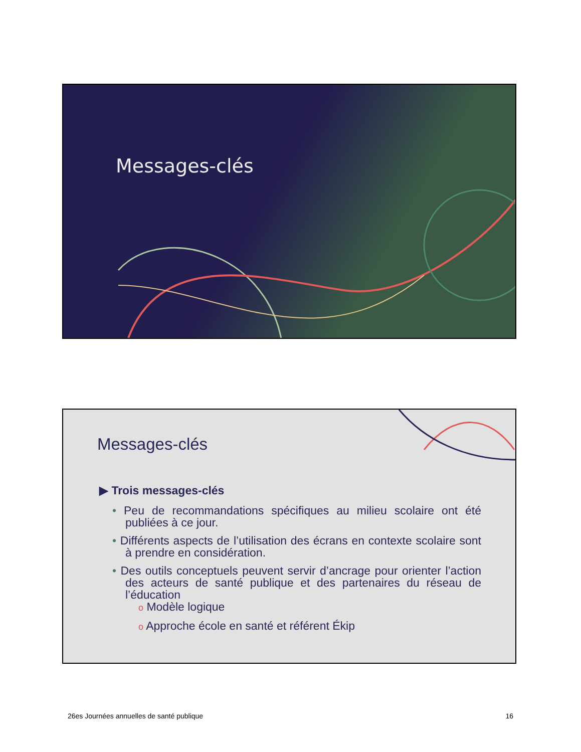Messages-clés
Messages-clés
▶ Trois messages-clés
• Peu de recommandations spécifiques au milieu scolaire ont été publiées à ce jour.
• Différents aspects de l’utilisation des écrans en contexte scolaire sont à prendre en considération.
• Des outils conceptuels peuvent servir d’ancrage pour orienter l’action des acteurs de santé publique et des partenaires du réseau de l’éducation
o Modèle logique
o Approche école en santé et référent Ékip
26es Journées annuelles de santé publique 16